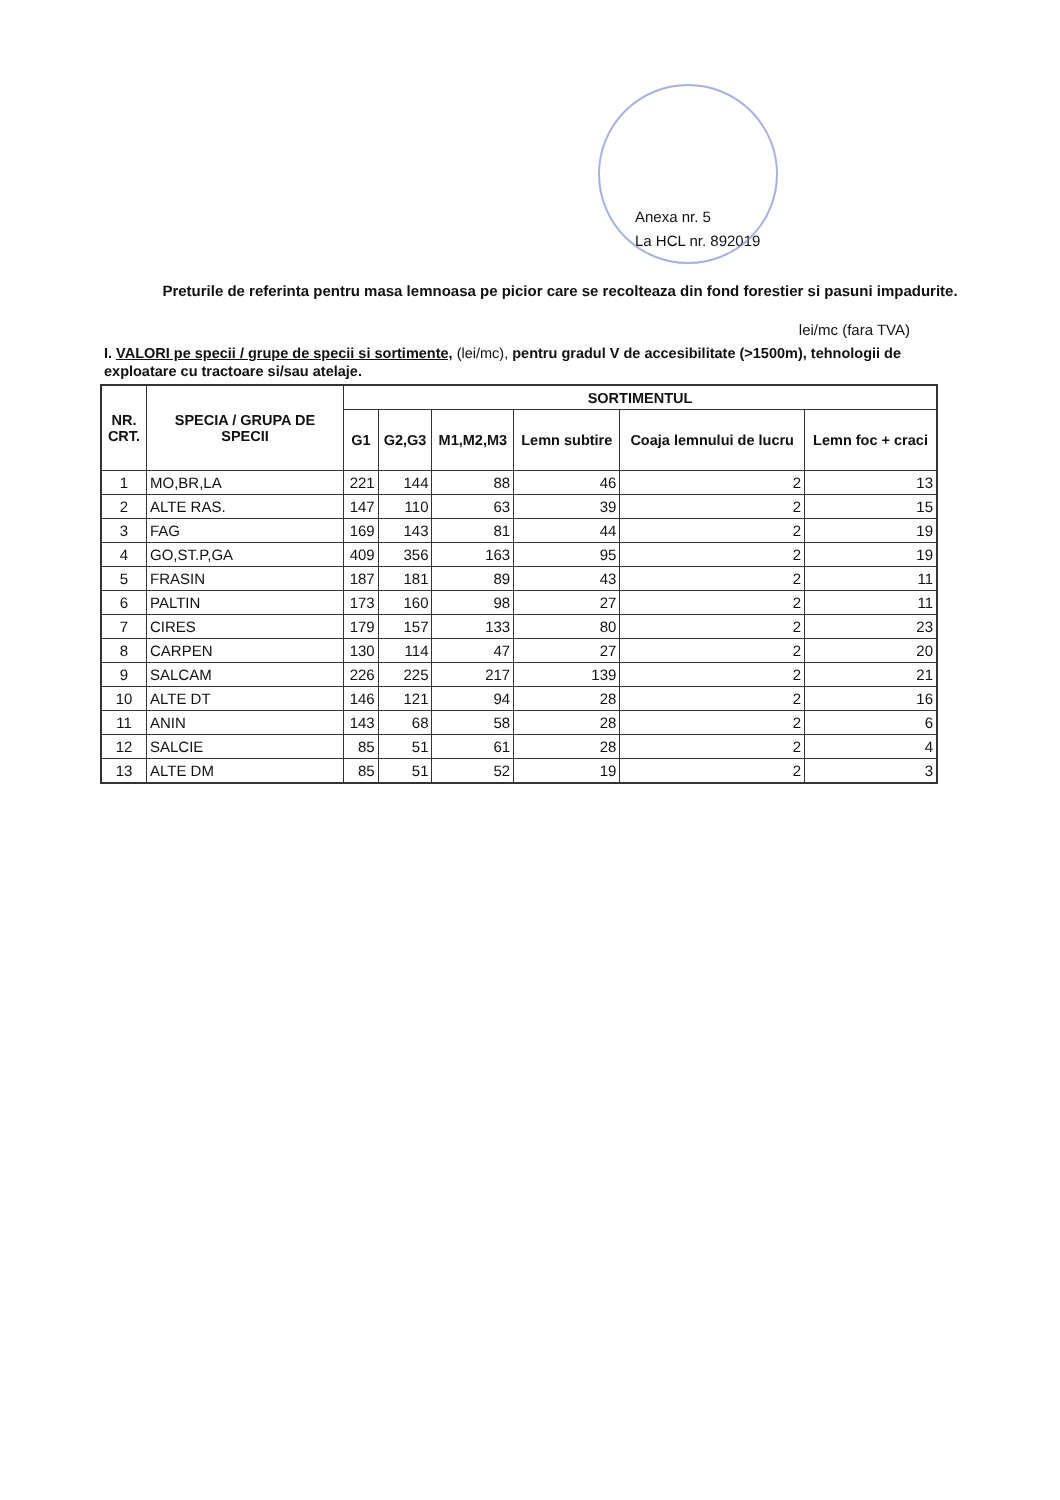Anexa nr. 5
La HCL nr. 892019
Preturile de referinta pentru masa lemnoasa pe picior care se recolteaza din fond forestier si pasuni impadurite.
lei/mc (fara TVA)
I. VALORI pe specii / grupe de specii si sortimente, (lei/mc), pentru gradul V de accesibilitate (>1500m), tehnologii de exploatare cu tractoare si/sau atelaje.
| NR. CRT. | SPECIA / GRUPA DE SPECII | SORTIMENTUL | | | | | |
| --- | --- | --- | --- | --- | --- | --- | --- |
| | | G1 | G2,G3 | M1,M2,M3 | Lemn subtire | Coaja lemnului de lucru | Lemn foc + craci |
| 1 | MO,BR,LA | 221 | 144 | 88 | 46 | 2 | 13 |
| 2 | ALTE RAS. | 147 | 110 | 63 | 39 | 2 | 15 |
| 3 | FAG | 169 | 143 | 81 | 44 | 2 | 19 |
| 4 | GO,ST.P,GA | 409 | 356 | 163 | 95 | 2 | 19 |
| 5 | FRASIN | 187 | 181 | 89 | 43 | 2 | 11 |
| 6 | PALTIN | 173 | 160 | 98 | 27 | 2 | 11 |
| 7 | CIRES | 179 | 157 | 133 | 80 | 2 | 23 |
| 8 | CARPEN | 130 | 114 | 47 | 27 | 2 | 20 |
| 9 | SALCAM | 226 | 225 | 217 | 139 | 2 | 21 |
| 10 | ALTE DT | 146 | 121 | 94 | 28 | 2 | 16 |
| 11 | ANIN | 143 | 68 | 58 | 28 | 2 | 6 |
| 12 | SALCIE | 85 | 51 | 61 | 28 | 2 | 4 |
| 13 | ALTE DM | 85 | 51 | 52 | 19 | 2 | 3 |